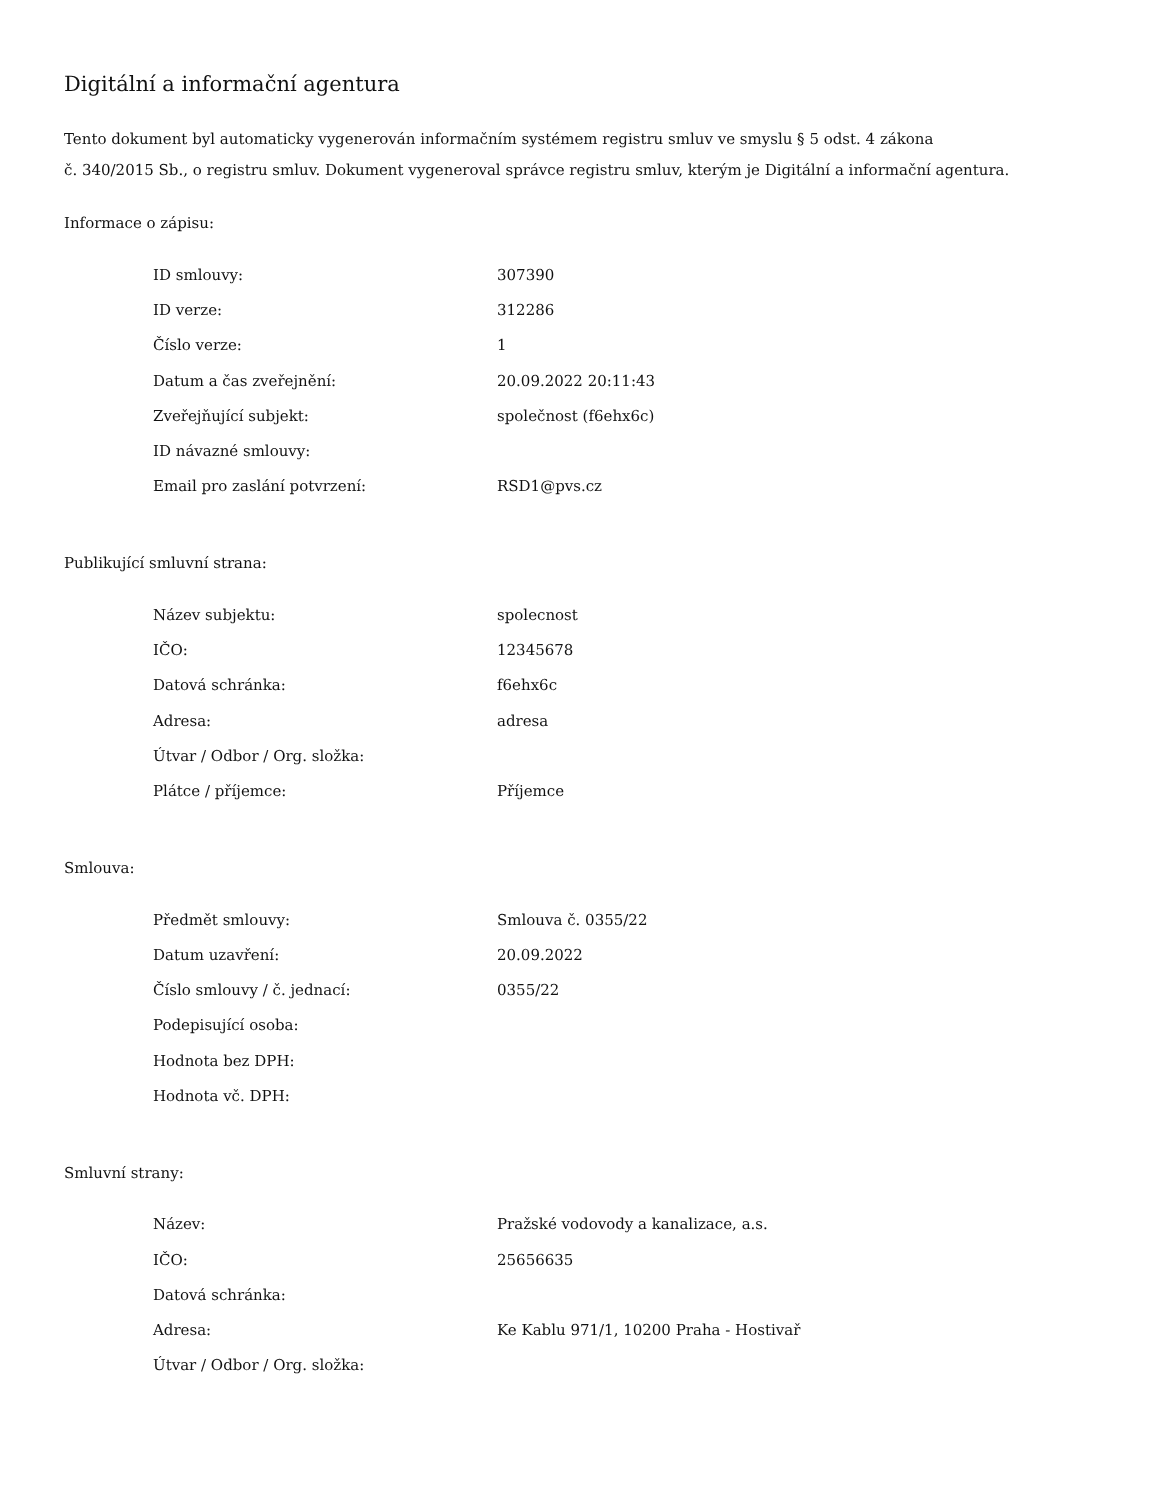Digitální a informační agentura
Tento dokument byl automaticky vygenerován informačním systémem registru smluv ve smyslu § 5 odst. 4 zákona
č. 340/2015 Sb., o registru smluv. Dokument vygeneroval správce registru smluv, kterým je Digitální a informační agentura.
Informace o zápisu:
| ID smlouvy: | 307390 |
| ID verze: | 312286 |
| Číslo verze: | 1 |
| Datum a čas zveřejnění: | 20.09.2022 20:11:43 |
| Zveřejňující subjekt: | společnost (f6ehx6c) |
| ID návazné smlouvy: | |
| Email pro zaslání potvrzení: | RSD1@pvs.cz |
Publikující smluvní strana:
| Název subjektu: | spolecnost |
| IČO: | 12345678 |
| Datová schránka: | f6ehx6c |
| Adresa: | adresa |
| Útvar / Odbor / Org. složka: | |
| Plátce / příjemce: | Příjemce |
Smlouva:
| Předmět smlouvy: | Smlouva č. 0355/22 |
| Datum uzavření: | 20.09.2022 |
| Číslo smlouvy / č. jednací: | 0355/22 |
| Podepisující osoba: | |
| Hodnota bez DPH: | |
| Hodnota vč. DPH: | |
Smluvní strany:
| Název: | Pražské vodovody a kanalizace, a.s. |
| IČO: | 25656635 |
| Datová schránka: | |
| Adresa: | Ke Kablu 971/1, 10200 Praha - Hostivař |
| Útvar / Odbor / Org. složka: | |